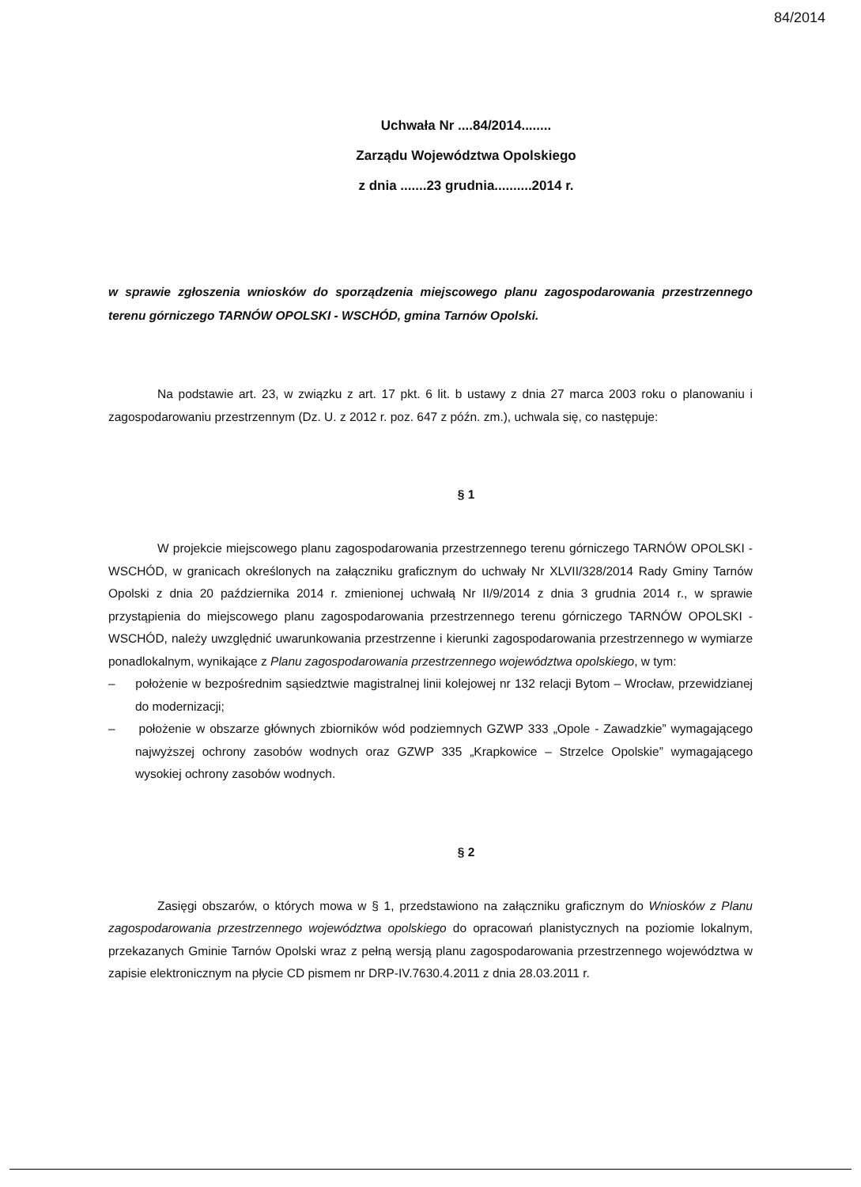84/2014
Uchwała Nr ....84/2014........
Zarządu Województwa Opolskiego
z dnia .......23 grudnia..........2014 r.
w sprawie zgłoszenia wniosków do sporządzenia miejscowego planu zagospodarowania przestrzennego terenu górniczego TARNÓW OPOLSKI - WSCHÓD, gmina Tarnów Opolski.
Na podstawie art. 23, w związku z art. 17 pkt. 6 lit. b ustawy z dnia 27 marca 2003 roku o planowaniu i zagospodarowaniu przestrzennym (Dz. U. z 2012 r. poz. 647 z późn. zm.), uchwala się, co następuje:
§ 1
W projekcie miejscowego planu zagospodarowania przestrzennego terenu górniczego TARNÓW OPOLSKI - WSCHÓD, w granicach określonych na załączniku graficznym do uchwały Nr XLVII/328/2014 Rady Gminy Tarnów Opolski z dnia 20 października 2014 r. zmienionej uchwałą Nr II/9/2014 z dnia 3 grudnia 2014 r., w sprawie przystąpienia do miejscowego planu zagospodarowania przestrzennego terenu górniczego TARNÓW OPOLSKI - WSCHÓD, należy uwzględnić uwarunkowania przestrzenne i kierunki zagospodarowania przestrzennego w wymiarze ponadlokalnym, wynikające z Planu zagospodarowania przestrzennego województwa opolskiego, w tym:
– położenie w bezpośrednim sąsiedztwie magistralnej linii kolejowej nr 132 relacji Bytom – Wrocław, przewidzianej do modernizacji;
– położenie w obszarze głównych zbiorników wód podziemnych GZWP 333 „Opole - Zawadzkie” wymagającego najwyższej ochrony zasobów wodnych oraz GZWP 335 „Krapkowice – Strzelce Opolskie” wymagającego wysokiej ochrony zasobów wodnych.
§ 2
Zasięgi obszarów, o których mowa w § 1, przedstawiono na załączniku graficznym do Wniosków z Planu zagospodarowania przestrzennego województwa opolskiego do opracowań planistycznych na poziomie lokalnym, przekazanych Gminie Tarnów Opolski wraz z pełną wersją planu zagospodarowania przestrzennego województwa w zapisie elektronicznym na płycie CD pismem nr DRP-IV.7630.4.2011 z dnia 28.03.2011 r.